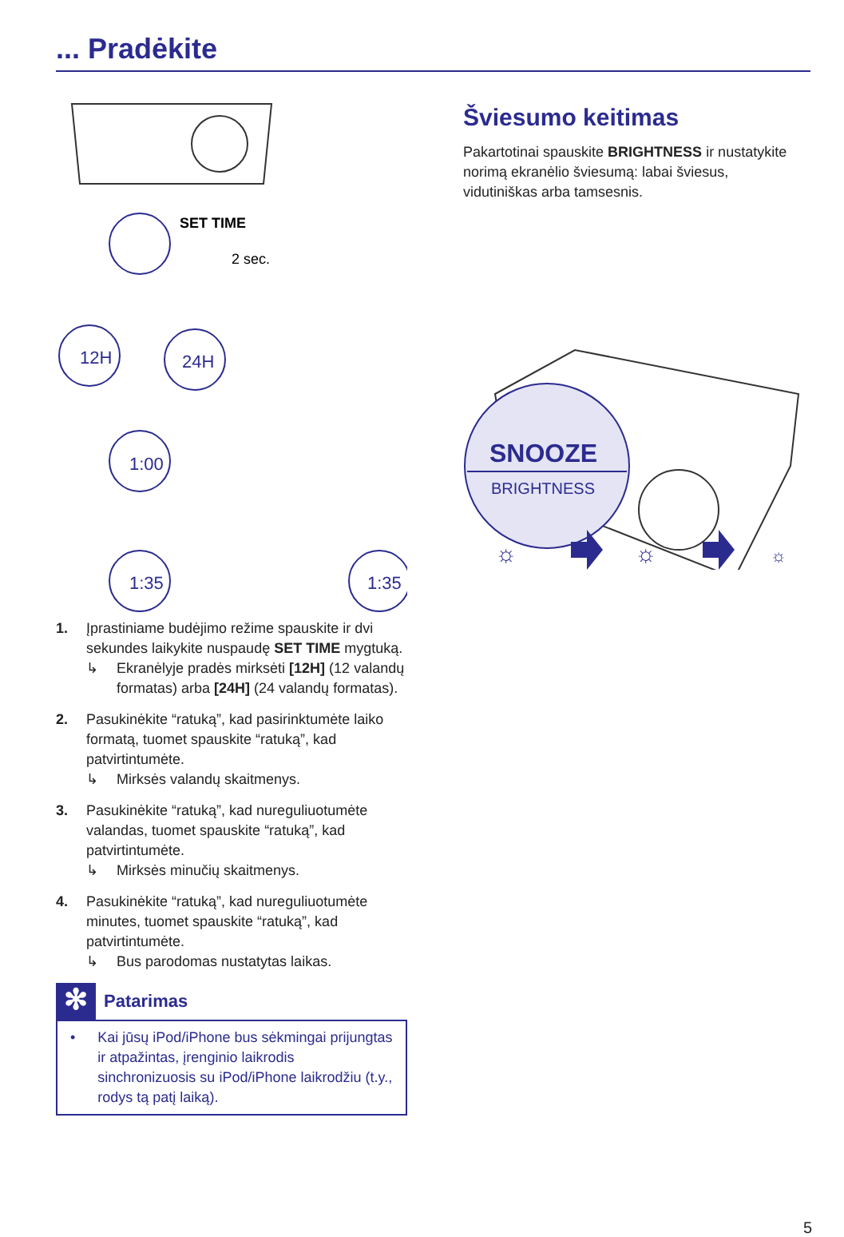... Pradėkite
SET TIME
2 sec.
12H
24H
1:00
1:35
1:35
1. Įprastiniame budėjimo režime spauskite ir dvi sekundes laikykite nuspaudę SET TIME mygtuką.
↳ Ekranėlyje pradės mirksėti [12H] (12 valandų formatas) arba [24H] (24 valandų formatas).
2. Pasukinėkite “ratuką”, kad pasirinktumėte laiko formatą, tuomet spauskite “ratuką”, kad patvirtintumėte.
↳ Mirksės valandų skaitmenys.
3. Pasukinėkite “ratuką”, kad nureguliuotumėte valandas, tuomet spauskite “ratuką”, kad patvirtintumėte.
↳ Mirksės minučių skaitmenys.
4. Pasukinėkite “ratuką”, kad nureguliuotumėte minutes, tuomet spauskite “ratuką”, kad patvirtintumėte.
↳ Bus parodomas nustatytas laikas.
✻
Patarimas
• Kai jūsų iPod/iPhone bus sėkmingai prijungtas ir atpažintas, įrenginio laikrodis sinchronizuosis su iPod/iPhone laikrodžiu (t.y., rodys tą patį laiką).
Šviesumo keitimas
Pakartotinai spauskite BRIGHTNESS ir nustatykite norimą ekranėlio šviesumą: labai šviesus, vidutiniškas arba tamsesnis.
SNOOZE
BRIGHTNESS
☼
☼
☼
5